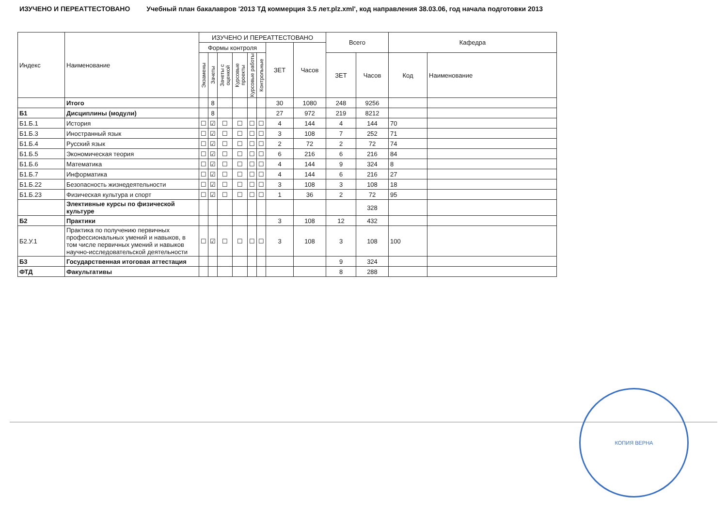ИЗУЧЕНО И ПЕРЕАТТЕСТОВАНО Учебный план бакалавров '2013 ТД коммерция 3.5 лет.plz.xml', код направления 38.03.06, год начала подготовки 2013
| Индекс | Наименование | ИЗУЧЕНО И ПЕРЕАТТЕСТОВАНО | | | | | | | | Всего | | Кафедра | |
| --- | --- | --- | --- | --- | --- | --- | --- | --- | --- | --- | --- | --- | --- |
| | | Формы контроля | | | | | | ЗЕТ | Часов | | | | |
| | | Экзамены | Зачеты | Зачеты с оценкой | Курсовые проекты | Курсовые работы | Контрольные | | | ЗЕТ | Часов | Код | Наименование |
| | Итого | | 8 | | | | | 30 | 1080 | 248 | 9256 | | |
| Б1 | Дисциплины (модули) | | 8 | | | | | 27 | 972 | 219 | 8212 | | |
| Б1.Б.1 | История | ☐ | ☑ | ☐ | ☐ | ☐ | ☐ | 4 | 144 | 4 | 144 | 70 | |
| Б1.Б.3 | Иностранный язык | ☐ | ☑ | ☐ | ☐ | ☐ | ☐ | 3 | 108 | 7 | 252 | 71 | |
| Б1.Б.4 | Русский язык | ☐ | ☑ | ☐ | ☐ | ☐ | ☐ | 2 | 72 | 2 | 72 | 74 | |
| Б1.Б.5 | Экономическая теория | ☐ | ☑ | ☐ | ☐ | ☐ | ☐ | 6 | 216 | 6 | 216 | 84 | |
| Б1.Б.6 | Математика | ☐ | ☑ | ☐ | ☐ | ☐ | ☐ | 4 | 144 | 9 | 324 | 8 | |
| Б1.Б.7 | Информатика | ☐ | ☑ | ☐ | ☐ | ☐ | ☐ | 4 | 144 | 6 | 216 | 27 | |
| Б1.Б.22 | Безопасность жизнедеятельности | ☐ | ☑ | ☐ | ☐ | ☐ | ☐ | 3 | 108 | 3 | 108 | 18 | |
| Б1.Б.23 | Физическая культура и спорт | ☐ | ☑ | ☐ | ☐ | ☐ | ☐ | 1 | 36 | 2 | 72 | 95 | |
| | Элективные курсы по физической культуре | | | | | | | | | | 328 | | |
| Б2 | Практики | | | | | | | 3 | 108 | 12 | 432 | | |
| Б2.У.1 | Практика по получению первичных профессиональных умений и навыков, в том числе первичных умений и навыков научно-исследовательской деятельности | ☐ | ☑ | ☐ | ☐ | ☐ | ☐ | 3 | 108 | 3 | 108 | 100 | |
| Б3 | Государственная итоговая аттестация | | | | | | | | | 9 | 324 | | |
| ФТД | Факультативы | | | | | | | | | 8 | 288 | | |
КОПИЯ ВЕРНА